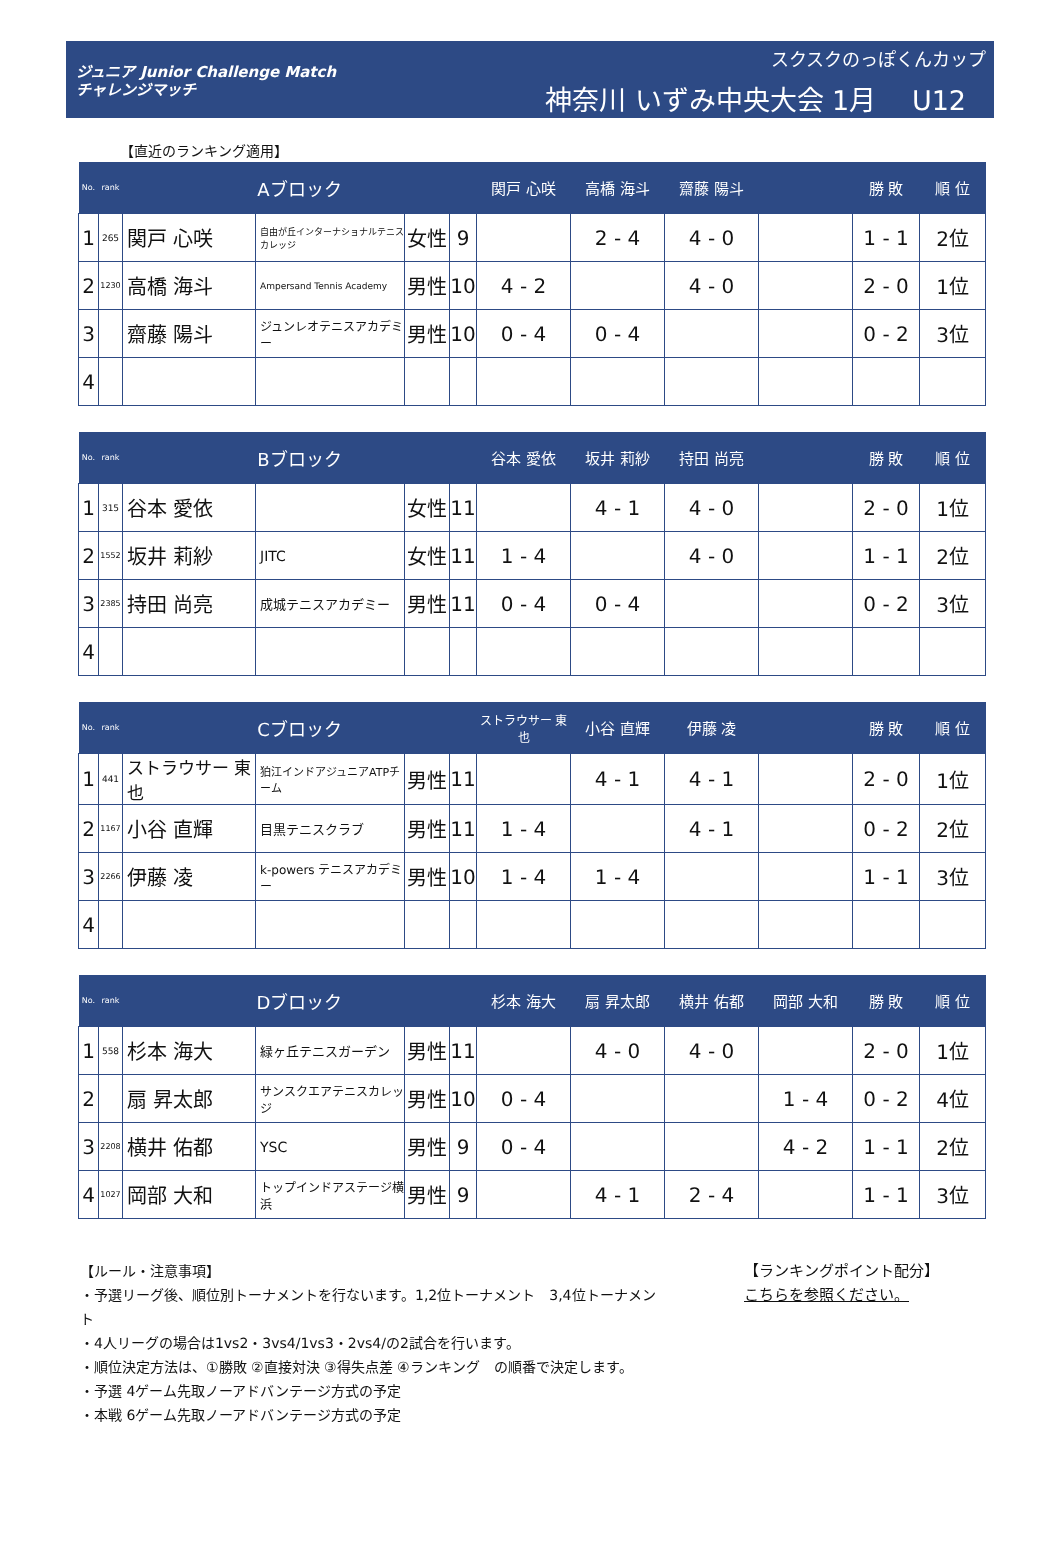ジュニア Junior Challenge Match
チャレンジマッチ
スクスクのっぽくんカップ
神奈川 いずみ中央大会 1月　 U12
【直近のランキング適用】
| No. | rank | Aブロック | | | | 関戸 心咲 | 高橋 海斗 | 齋藤 陽斗 | | 勝 敗 | 順 位 |
| --- | --- | --- | --- | --- | --- | --- | --- | --- | --- | --- | --- |
| 1 | 265 | 関戸 心咲 | 自由が丘インターナショナルテニスカレッジ | 女性 | 9 | | 2 - 4 | 4 - 0 | | 1 - 1 | 2位 |
| 2 | 1230 | 高橋 海斗 | Ampersand Tennis Academy | 男性 | 10 | 4 - 2 | | 4 - 0 | | 2 - 0 | 1位 |
| 3 | | 齋藤 陽斗 | ジュンレオテニスアカデミー | 男性 | 10 | 0 - 4 | 0 - 4 | | | 0 - 2 | 3位 |
| 4 | | | | | | | | | | | |
| No. | rank | Bブロック | | | | 谷本 愛依 | 坂井 莉紗 | 持田 尚亮 | | 勝 敗 | 順 位 |
| --- | --- | --- | --- | --- | --- | --- | --- | --- | --- | --- | --- |
| 1 | 315 | 谷本 愛依 | | 女性 | 11 | | 4 - 1 | 4 - 0 | | 2 - 0 | 1位 |
| 2 | 1552 | 坂井 莉紗 | JITC | 女性 | 11 | 1 - 4 | | 4 - 0 | | 1 - 1 | 2位 |
| 3 | 2385 | 持田 尚亮 | 成城テニスアカデミー | 男性 | 11 | 0 - 4 | 0 - 4 | | | 0 - 2 | 3位 |
| 4 | | | | | | | | | | | |
| No. | rank | Cブロック | | | | ストラウサー 東也 | 小谷 直輝 | 伊藤 凌 | | 勝 敗 | 順 位 |
| --- | --- | --- | --- | --- | --- | --- | --- | --- | --- | --- | --- |
| 1 | 441 | ストラウサー 東也 | 狛江インドアジュニアATPチーム | 男性 | 11 | | 4 - 1 | 4 - 1 | | 2 - 0 | 1位 |
| 2 | 1167 | 小谷 直輝 | 目黒テニスクラブ | 男性 | 11 | 1 - 4 | | 4 - 1 | | 0 - 2 | 2位 |
| 3 | 2266 | 伊藤 凌 | k-powers テニスアカデミー | 男性 | 10 | 1 - 4 | 1 - 4 | | | 1 - 1 | 3位 |
| 4 | | | | | | | | | | | |
| No. | rank | Dブロック | | | | 杉本 海大 | 扇 昇太郎 | 横井 佑都 | 岡部 大和 | 勝 敗 | 順 位 |
| --- | --- | --- | --- | --- | --- | --- | --- | --- | --- | --- | --- |
| 1 | 558 | 杉本 海大 | 緑ヶ丘テニスガーデン | 男性 | 11 | | 4 - 0 | 4 - 0 | | 2 - 0 | 1位 |
| 2 | | 扇 昇太郎 | サンスクエアテニスカレッジ | 男性 | 10 | 0 - 4 | | | 1 - 4 | 0 - 2 | 4位 |
| 3 | 2208 | 横井 佑都 | YSC | 男性 | 9 | 0 - 4 | | | 4 - 2 | 1 - 1 | 2位 |
| 4 | 1027 | 岡部 大和 | トップインドアステージ横浜 | 男性 | 9 | | 4 - 1 | 2 - 4 | | 1 - 1 | 3位 |
【ルール・注意事項】
・予選リーグ後、順位別トーナメントを行ないます。1,2位トーナメント　3,4位トーナメント
・4人リーグの場合は1vs2・3vs4/1vs3・2vs4/の2試合を行います。
・順位決定方法は、①勝敗 ②直接対決 ③得失点差 ④ランキング　の順番で決定します。
・予選 4ゲーム先取ノーアドバンテージ方式の予定
・本戦 6ゲーム先取ノーアドバンテージ方式の予定
【ランキングポイント配分】
こちらを参照ください。